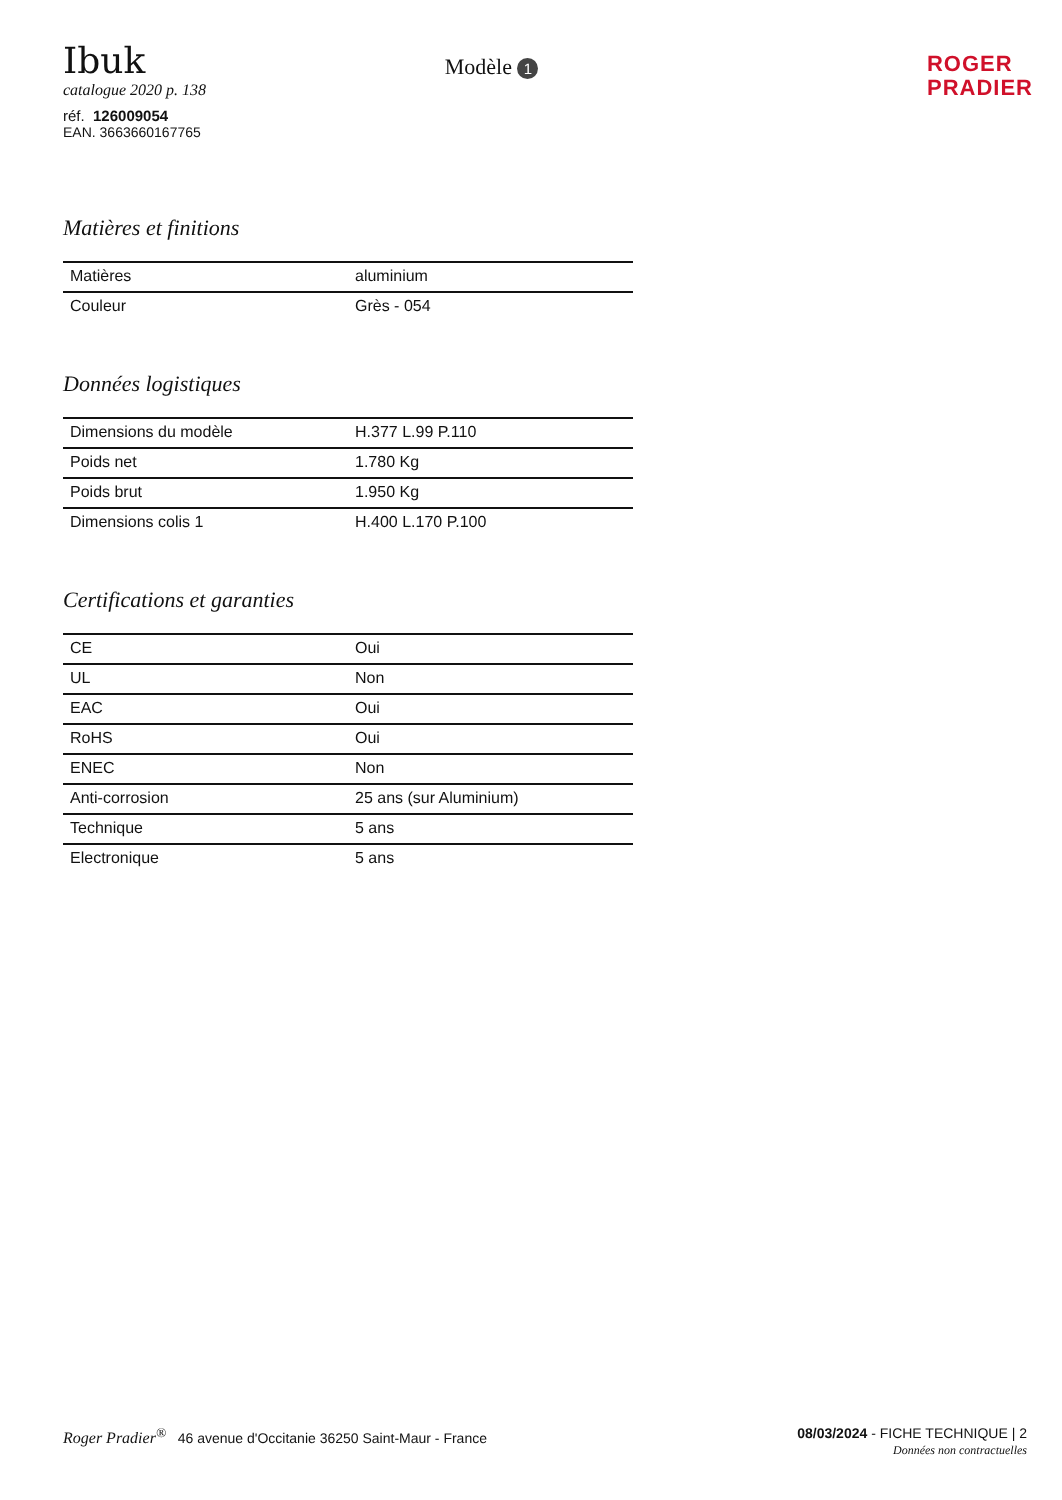Ibuk
catalogue 2020 p. 138
réf. 126009054
EAN. 3663660167765
Modèle 1
ROGER
PRADIER
Matières et finitions
| Matières | aluminium |
| Couleur | Grès - 054 |
Données logistiques
| Dimensions du modèle | H.377 L.99 P.110 |
| Poids net | 1.780 Kg |
| Poids brut | 1.950 Kg |
| Dimensions colis 1 | H.400 L.170 P.100 |
Certifications et garanties
| CE | Oui |
| UL | Non |
| EAC | Oui |
| RoHS | Oui |
| ENEC | Non |
| Anti-corrosion | 25 ans (sur Aluminium) |
| Technique | 5 ans |
| Electronique | 5 ans |
Roger Pradier<sup>®</sup> 46 avenue d'Occitanie 36250 Saint-Maur - France
08/03/2024 - FICHE TECHNIQUE | 2
Données non contractuelles